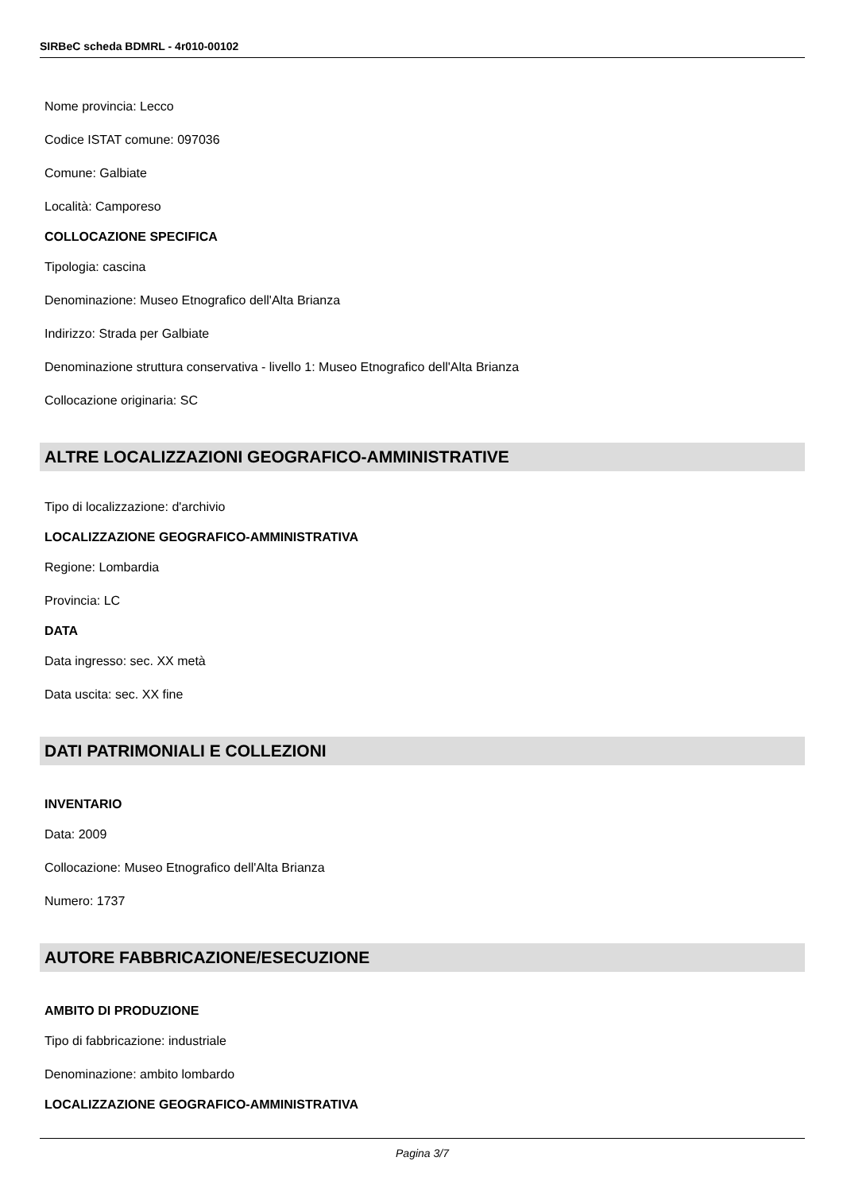SIRBeC scheda BDMRL - 4r010-00102
Nome provincia: Lecco
Codice ISTAT comune: 097036
Comune: Galbiate
Località: Camporeso
COLLOCAZIONE SPECIFICA
Tipologia: cascina
Denominazione: Museo Etnografico dell'Alta Brianza
Indirizzo: Strada per Galbiate
Denominazione struttura conservativa - livello 1: Museo Etnografico dell'Alta Brianza
Collocazione originaria: SC
ALTRE LOCALIZZAZIONI GEOGRAFICO-AMMINISTRATIVE
Tipo di localizzazione: d'archivio
LOCALIZZAZIONE GEOGRAFICO-AMMINISTRATIVA
Regione: Lombardia
Provincia: LC
DATA
Data ingresso: sec. XX metà
Data uscita: sec. XX fine
DATI PATRIMONIALI E COLLEZIONI
INVENTARIO
Data: 2009
Collocazione: Museo Etnografico dell'Alta Brianza
Numero: 1737
AUTORE FABBRICAZIONE/ESECUZIONE
AMBITO DI PRODUZIONE
Tipo di fabbricazione: industriale
Denominazione: ambito lombardo
LOCALIZZAZIONE GEOGRAFICO-AMMINISTRATIVA
Pagina 3/7